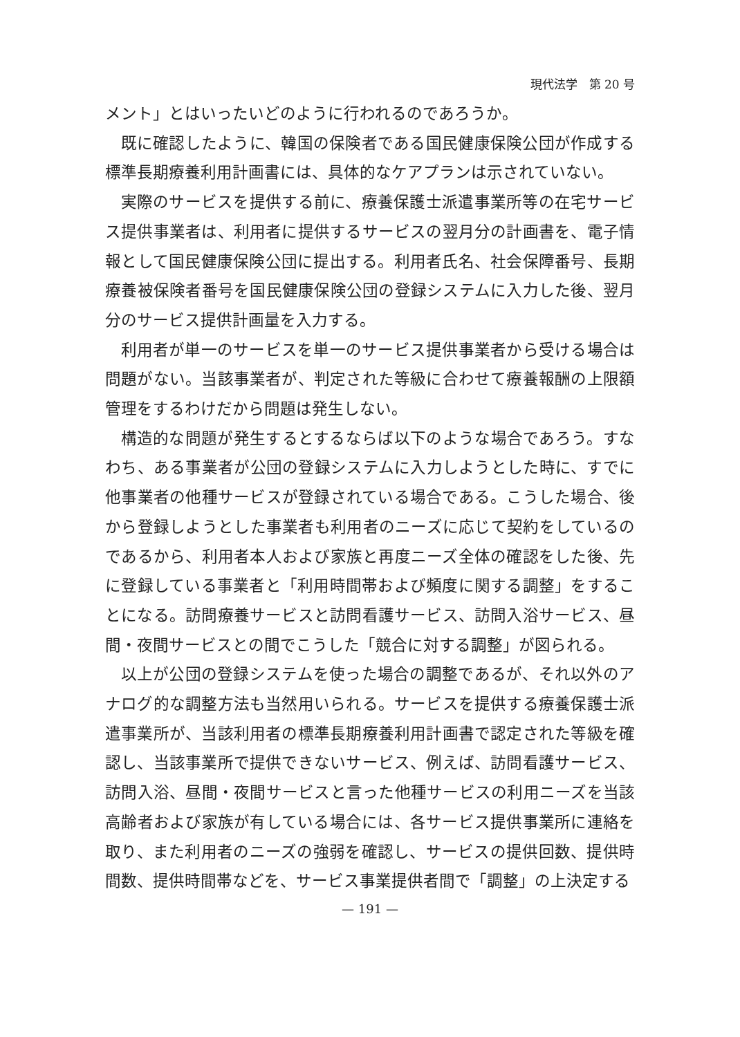現代法学　第 20 号
メント」とはいったいどのように行われるのであろうか。
既に確認したように、韓国の保険者である国民健康保険公団が作成する標準長期療養利用計画書には、具体的なケアプランは示されていない。
実際のサービスを提供する前に、療養保護士派遣事業所等の在宅サービス提供事業者は、利用者に提供するサービスの翌月分の計画書を、電子情報として国民健康保険公団に提出する。利用者氏名、社会保障番号、長期療養被保険者番号を国民健康保険公団の登録システムに入力した後、翌月分のサービス提供計画量を入力する。
利用者が単一のサービスを単一のサービス提供事業者から受ける場合は問題がない。当該事業者が、判定された等級に合わせて療養報酬の上限額管理をするわけだから問題は発生しない。
構造的な問題が発生するとするならば以下のような場合であろう。すなわち、ある事業者が公団の登録システムに入力しようとした時に、すでに他事業者の他種サービスが登録されている場合である。こうした場合、後から登録しようとした事業者も利用者のニーズに応じて契約をしているのであるから、利用者本人および家族と再度ニーズ全体の確認をした後、先に登録している事業者と「利用時間帯および頻度に関する調整」をすることになる。訪問療養サービスと訪問看護サービス、訪問入浴サービス、昼間・夜間サービスとの間でこうした「競合に対する調整」が図られる。
以上が公団の登録システムを使った場合の調整であるが、それ以外のアナログ的な調整方法も当然用いられる。サービスを提供する療養保護士派遣事業所が、当該利用者の標準長期療養利用計画書で認定された等級を確認し、当該事業所で提供できないサービス、例えば、訪問看護サービス、訪問入浴、昼間・夜間サービスと言った他種サービスの利用ニーズを当該高齢者および家族が有している場合には、各サービス提供事業所に連絡を取り、また利用者のニーズの強弱を確認し、サービスの提供回数、提供時間数、提供時間帯などを、サービス事業提供者間で「調整」の上決定する
— 191 —